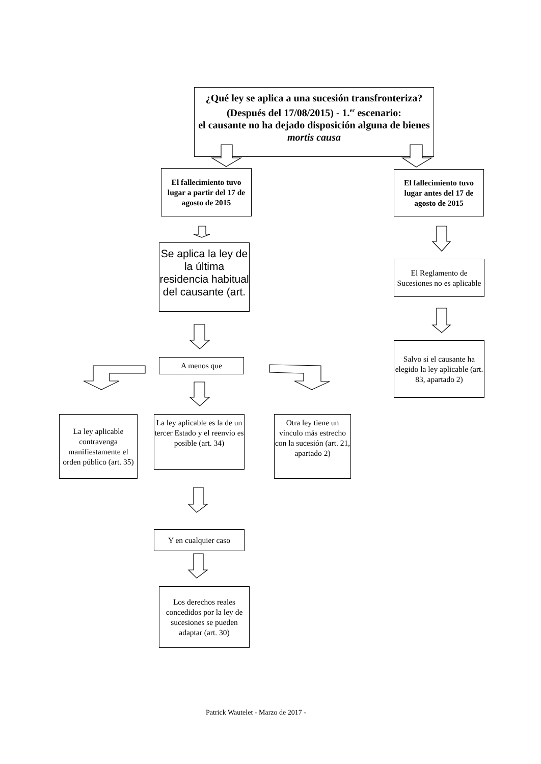¿Qué ley se aplica a una sucesión transfronteriza?
(Después del 17/08/2015) - 1.<sup>er</sup> escenario:
el causante no ha dejado disposición alguna de bienes mortis causa
El fallecimiento tuvo lugar a partir del 17 de agosto de 2015
Se aplica la ley de la última residencia habitual del causante (art.
A menos que
La ley aplicable contravenga manifiestamente el orden público (art. 35)
La ley aplicable es la de un tercer Estado y el reenvío es posible (art. 34)
Otra ley tiene un vínculo más estrecho con la sucesión (art. 21, apartado 2)
Y en cualquier caso
Los derechos reales concedidos por la ley de sucesiones se pueden adaptar (art. 30)
El fallecimiento tuvo lugar antes del 17 de agosto de 2015
El Reglamento de Sucesiones no es aplicable
Salvo si el causante ha elegido la ley aplicable (art. 83, apartado 2)
Patrick Wautelet - Marzo de 2017 -